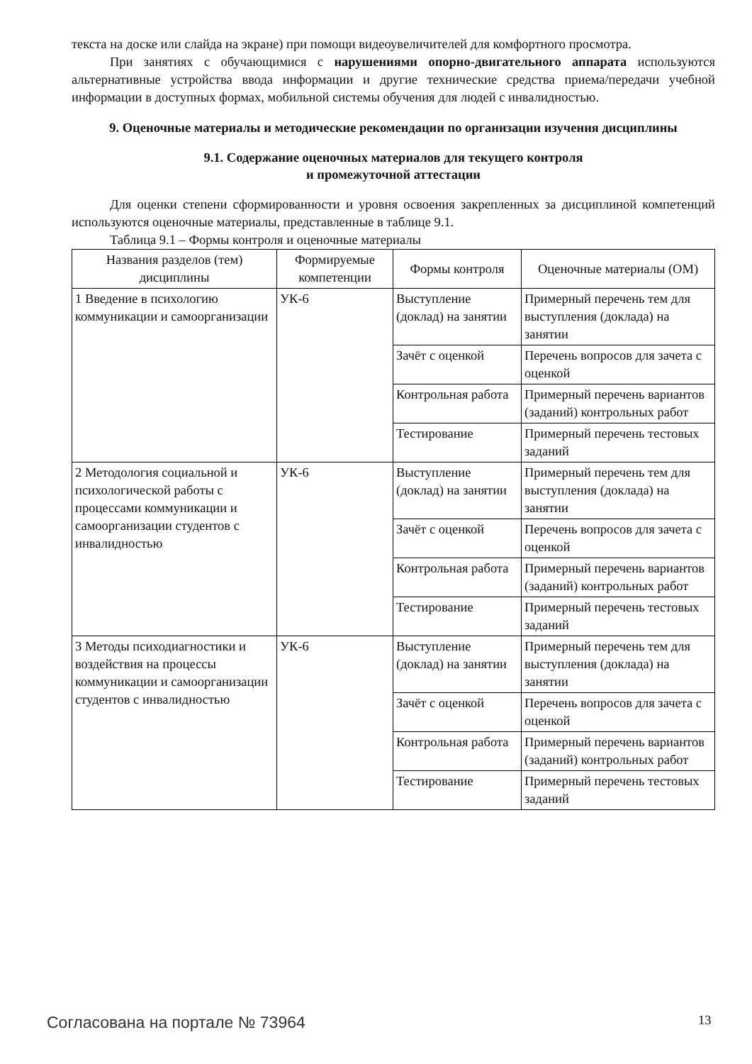текста на доске или слайда на экране) при помощи видеоувеличителей для комфортного просмотра.
При занятиях с обучающимися с нарушениями опорно-двигательного аппарата используются альтернативные устройства ввода информации и другие технические средства приема/передачи учебной информации в доступных формах, мобильной системы обучения для людей с инвалидностью.
9. Оценочные материалы и методические рекомендации по организации изучения дисциплины
9.1. Содержание оценочных материалов для текущего контроля
и промежуточной аттестации
Для оценки степени сформированности и уровня освоения закрепленных за дисциплиной компетенций используются оценочные материалы, представленные в таблице 9.1.
Таблица 9.1 – Формы контроля и оценочные материалы
| Названия разделов (тем) дисциплины | Формируемые компетенции | Формы контроля | Оценочные материалы (ОМ) |
| --- | --- | --- | --- |
| 1 Введение в психологию коммуникации и самоорганизации | УК-6 | Выступление (доклад) на занятии | Примерный перечень тем для выступления (доклада) на занятии |
| | | Зачёт с оценкой | Перечень вопросов для зачета с оценкой |
| | | Контрольная работа | Примерный перечень вариантов (заданий) контрольных работ |
| | | Тестирование | Примерный перечень тестовых заданий |
| 2 Методология социальной и психологической работы с процессами коммуникации и самоорганизации студентов с инвалидностью | УК-6 | Выступление (доклад) на занятии | Примерный перечень тем для выступления (доклада) на занятии |
| | | Зачёт с оценкой | Перечень вопросов для зачета с оценкой |
| | | Контрольная работа | Примерный перечень вариантов (заданий) контрольных работ |
| | | Тестирование | Примерный перечень тестовых заданий |
| 3 Методы психодиагностики и воздействия на процессы коммуникации и самоорганизации студентов с инвалидностью | УК-6 | Выступление (доклад) на занятии | Примерный перечень тем для выступления (доклада) на занятии |
| | | Зачёт с оценкой | Перечень вопросов для зачета с оценкой |
| | | Контрольная работа | Примерный перечень вариантов (заданий) контрольных работ |
| | | Тестирование | Примерный перечень тестовых заданий |
Согласована на портале № 73964 13